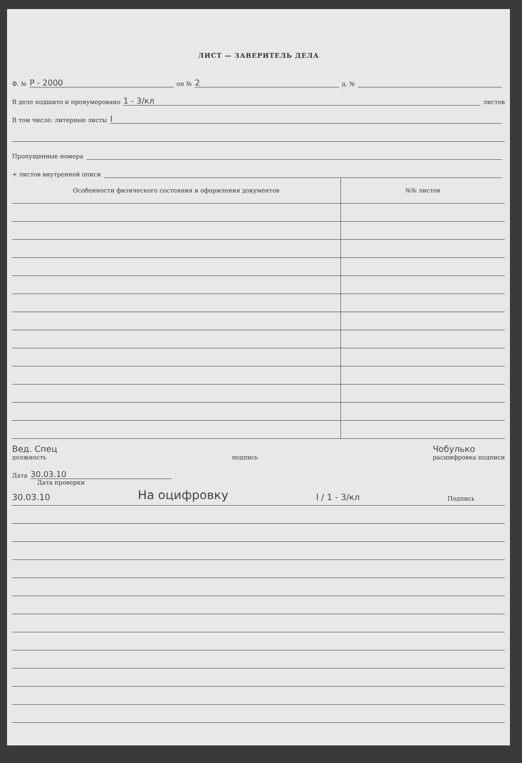ЛИСТ — ЗАВЕРИТЕЛЬ ДЕЛА
Ф. № Р - 2000 оп № 2 д. №
В деле подшито и пронумеровано 1 - 3/кл листов
В том числе: литерные листы I
Пропущенные номера
+ листов внутренней описи
Особенности физического состояния и оформления документов
№№ листов
Вед. Спец
должность
подпись
Чобулько
расшифровка подписи
Дата 30.03.10
Дата проверки
30.03.10 На оцифровку I / 1 - 3/кл Подпись